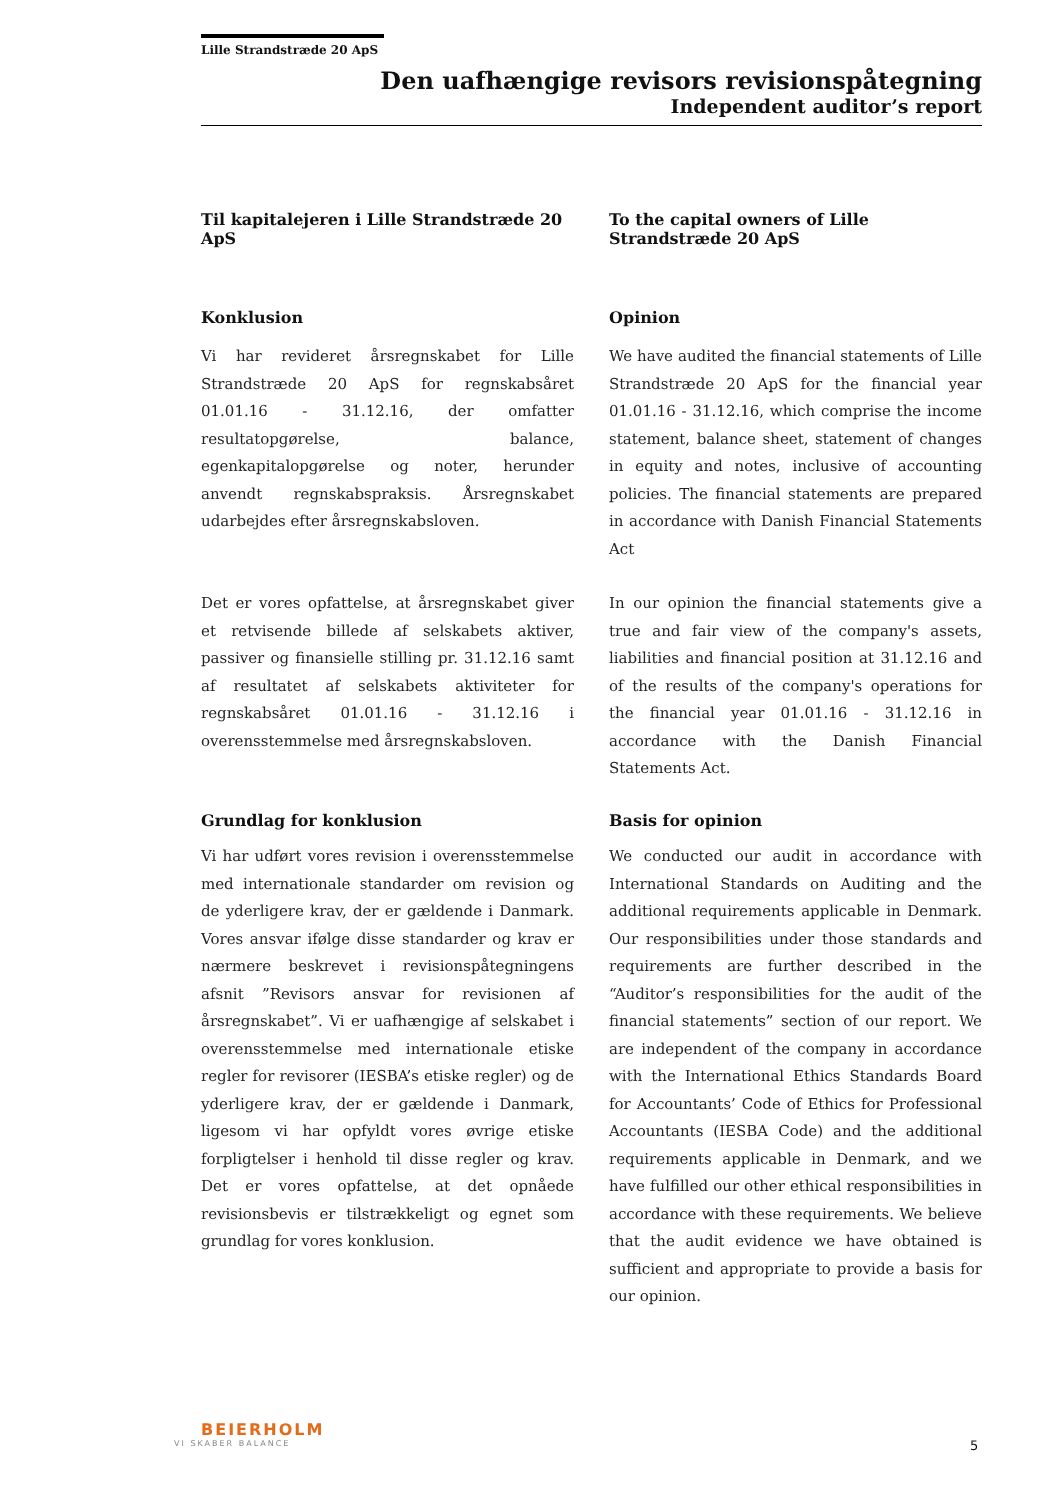Lille Strandstræde 20 ApS
Den uafhængige revisors revisionspåtegning
Independent auditor’s report
Til kapitalejeren i Lille Strandstræde 20 ApS
To the capital owners of Lille Strandstræde 20 ApS
Konklusion Opinion
Vi har revideret årsregnskabet for Lille Strandstræde 20 ApS for regnskabsåret 01.01.16 - 31.12.16, der omfatter resultatopgørelse, balance, egenkapitalopgørelse og noter, herunder anvendt regnskabspraksis. Årsregnskabet udarbejdes efter årsregnskabsloven.
We have audited the financial statements of Lille Strandstræde 20 ApS for the financial year 01.01.16 - 31.12.16, which comprise the income statement, balance sheet, statement of changes in equity and notes, inclusive of accounting policies. The financial statements are prepared in accordance with Danish Financial Statements Act
Det er vores opfattelse, at årsregnskabet giver et retvisende billede af selskabets aktiver, passiver og finansielle stilling pr. 31.12.16 samt af resultatet af selskabets aktiviteter for regnskabsåret 01.01.16 - 31.12.16 i overensstemmelse med årsregnskabsloven.
In our opinion the financial statements give a true and fair view of the company's assets, liabilities and financial position at 31.12.16 and of the results of the company's operations for the financial year 01.01.16 - 31.12.16 in accordance with the Danish Financial Statements Act.
Grundlag for konklusion Basis for opinion
Vi har udført vores revision i overensstemmelse med internationale standarder om revision og de yderligere krav, der er gældende i Danmark. Vores ansvar ifølge disse standarder og krav er nærmere beskrevet i revisionspåtegningens afsnit ”Revisors ansvar for revisionen af årsregnskabet”. Vi er uafhængige af selskabet i overensstemmelse med internationale etiske regler for revisorer (IESBA’s etiske regler) og de yderligere krav, der er gældende i Danmark, ligesom vi har opfyldt vores øvrige etiske forpligtelser i henhold til disse regler og krav. Det er vores opfattelse, at det opnåede revisionsbevis er tilstrækkeligt og egnet som grundlag for vores konklusion.
We conducted our audit in accordance with International Standards on Auditing and the additional requirements applicable in Denmark. Our responsibilities under those standards and requirements are further described in the “Auditor’s responsibilities for the audit of the financial statements” section of our report. We are independent of the company in accordance with the International Ethics Standards Board for Accountants’ Code of Ethics for Professional Accountants (IESBA Code) and the additional requirements applicable in Denmark, and we have fulfilled our other ethical responsibilities in accordance with these requirements. We believe that the audit evidence we have obtained is sufficient and appropriate to provide a basis for our opinion.
BEIERHOLM
VI SKABER BALANCE
5